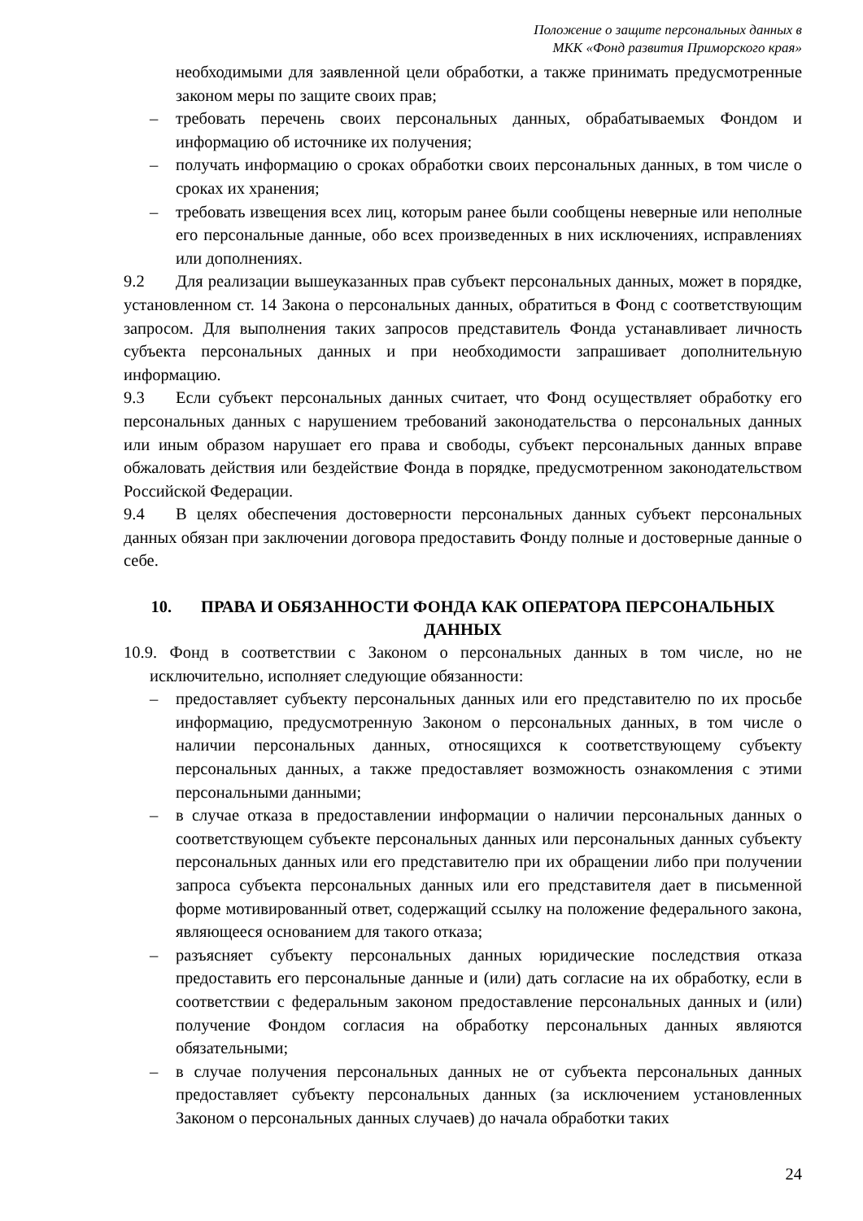Положение о защите персональных данных в
МКК «Фонд развития Приморского края»
необходимыми для заявленной цели обработки, а также принимать предусмотренные законом меры по защите своих прав;
– требовать перечень своих персональных данных, обрабатываемых Фондом и информацию об источнике их получения;
– получать информацию о сроках обработки своих персональных данных, в том числе о сроках их хранения;
– требовать извещения всех лиц, которым ранее были сообщены неверные или неполные его персональные данные, обо всех произведенных в них исключениях, исправлениях или дополнениях.
9.2 Для реализации вышеуказанных прав субъект персональных данных, может в порядке, установленном ст. 14 Закона о персональных данных, обратиться в Фонд с соответствующим запросом. Для выполнения таких запросов представитель Фонда устанавливает личность субъекта персональных данных и при необходимости запрашивает дополнительную информацию.
9.3 Если субъект персональных данных считает, что Фонд осуществляет обработку его персональных данных с нарушением требований законодательства о персональных данных или иным образом нарушает его права и свободы, субъект персональных данных вправе обжаловать действия или бездействие Фонда в порядке, предусмотренном законодательством Российской Федерации.
9.4 В целях обеспечения достоверности персональных данных субъект персональных данных обязан при заключении договора предоставить Фонду полные и достоверные данные о себе.
10. ПРАВА И ОБЯЗАННОСТИ ФОНДА КАК ОПЕРАТОРА ПЕРСОНАЛЬНЫХ ДАННЫХ
10.9. Фонд в соответствии с Законом о персональных данных в том числе, но не исключительно, исполняет следующие обязанности:
– предоставляет субъекту персональных данных или его представителю по их просьбе информацию, предусмотренную Законом о персональных данных, в том числе о наличии персональных данных, относящихся к соответствующему субъекту персональных данных, а также предоставляет возможность ознакомления с этими персональными данными;
– в случае отказа в предоставлении информации о наличии персональных данных о соответствующем субъекте персональных данных или персональных данных субъекту персональных данных или его представителю при их обращении либо при получении запроса субъекта персональных данных или его представителя дает в письменной форме мотивированный ответ, содержащий ссылку на положение федерального закона, являющееся основанием для такого отказа;
– разъясняет субъекту персональных данных юридические последствия отказа предоставить его персональные данные и (или) дать согласие на их обработку, если в соответствии с федеральным законом предоставление персональных данных и (или) получение Фондом согласия на обработку персональных данных являются обязательными;
– в случае получения персональных данных не от субъекта персональных данных предоставляет субъекту персональных данных (за исключением установленных Законом о персональных данных случаев) до начала обработки таких
24